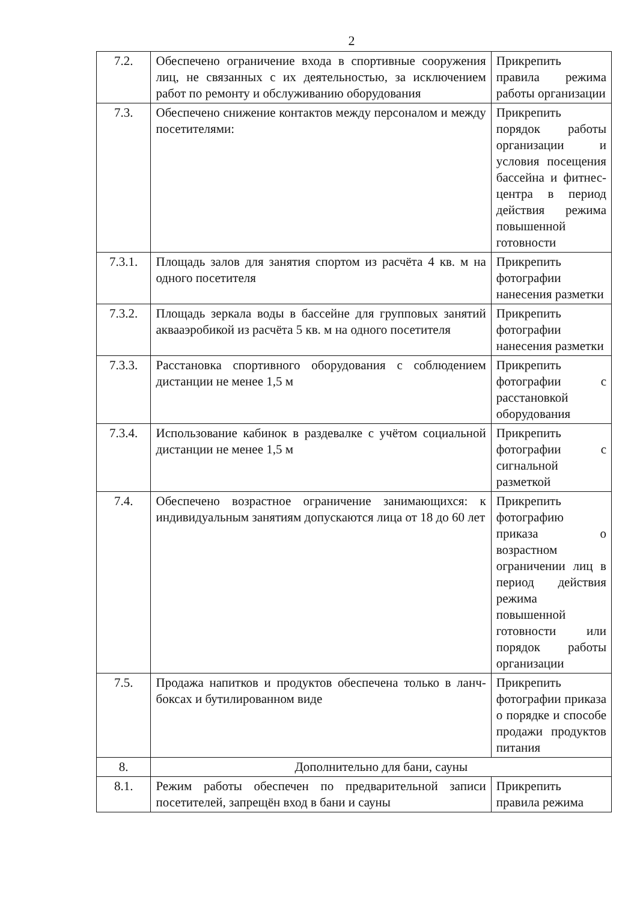2
| 7.2. | Обеспечено ограничение входа в спортивные сооружения лиц, не связанных с их деятельностью, за исключением работ по ремонту и обслуживанию оборудования | Прикрепить правила режима работы организации |
| 7.3. | Обеспечено снижение контактов между персоналом и между посетителями: | Прикрепить порядок работы организации и условия посещения бассейна и фитнес-центра в период действия режима повышенной готовности |
| 7.3.1. | Площадь залов для занятия спортом из расчёта 4 кв. м на одного посетителя | Прикрепить фотографии нанесения разметки |
| 7.3.2. | Площадь зеркала воды в бассейне для групповых занятий аквааэробикой из расчёта 5 кв. м на одного посетителя | Прикрепить фотографии нанесения разметки |
| 7.3.3. | Расстановка спортивного оборудования с соблюдением дистанции не менее 1,5 м | Прикрепить фотографии с расстановкой оборудования |
| 7.3.4. | Использование кабинок в раздевалке с учётом социальной дистанции не менее 1,5 м | Прикрепить фотографии с сигнальной разметкой |
| 7.4. | Обеспечено возрастное ограничение занимающихся: к индивидуальным занятиям допускаются лица от 18 до 60 лет | Прикрепить фотографию приказа о возрастном ограничении лиц в период действия режима повышенной готовности или порядок работы организации |
| 7.5. | Продажа напитков и продуктов обеспечена только в ланч-боксах и бутилированном виде | Прикрепить фотографии приказа о порядке и способе продажи продуктов питания |
| 8. | Дополнительно для бани, сауны | |
| 8.1. | Режим работы обеспечен по предварительной записи посетителей, запрещён вход в бани и сауны | Прикрепить правила режима |